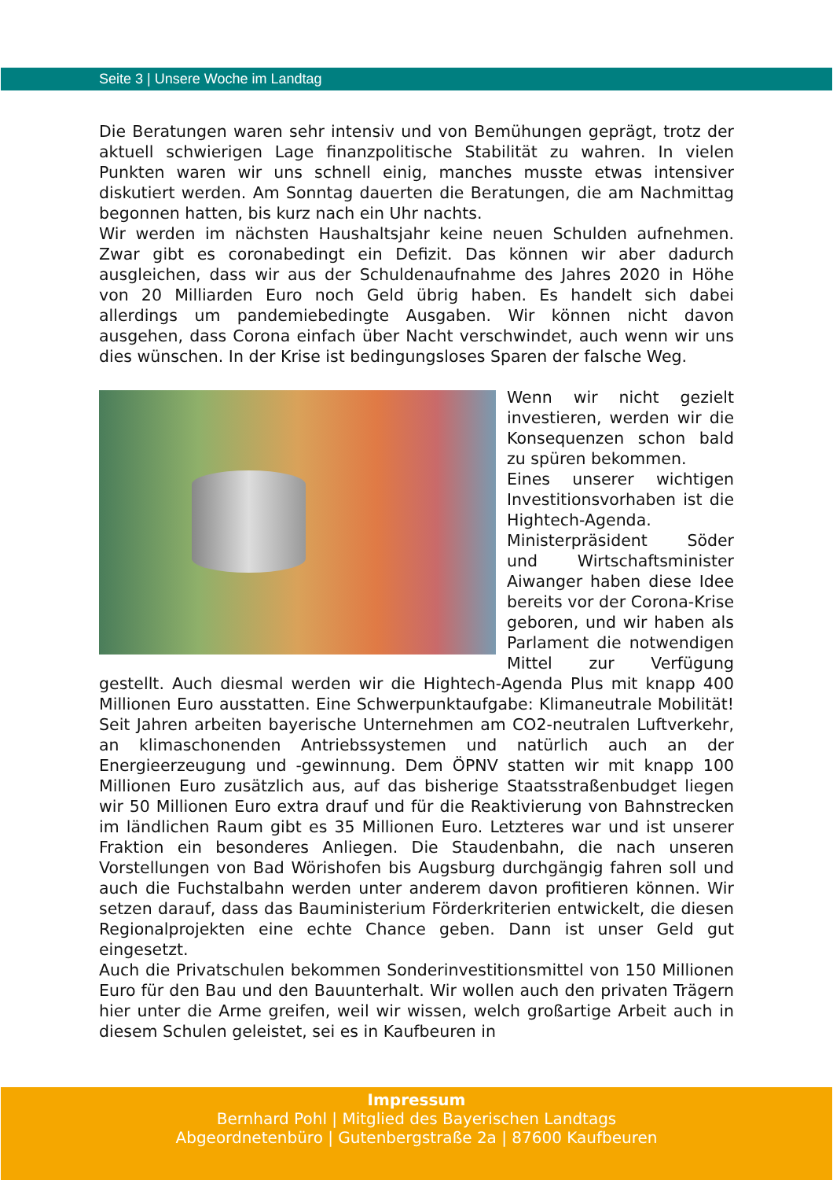Seite 3 | Unsere Woche im Landtag
Die Beratungen waren sehr intensiv und von Bemühungen geprägt, trotz der aktuell schwierigen Lage finanzpolitische Stabilität zu wahren. In vielen Punkten waren wir uns schnell einig, manches musste etwas intensiver diskutiert werden. Am Sonntag dauerten die Beratungen, die am Nachmittag begonnen hatten, bis kurz nach ein Uhr nachts.
Wir werden im nächsten Haushaltsjahr keine neuen Schulden aufnehmen. Zwar gibt es coronabedingt ein Defizit. Das können wir aber dadurch ausgleichen, dass wir aus der Schuldenaufnahme des Jahres 2020 in Höhe von 20 Milliarden Euro noch Geld übrig haben. Es handelt sich dabei allerdings um pandemiebedingte Ausgaben. Wir können nicht davon ausgehen, dass Corona einfach über Nacht verschwindet, auch wenn wir uns dies wünschen. In der Krise ist bedingungsloses Sparen der falsche Weg.
Wenn wir nicht gezielt investieren, werden wir die Konsequenzen schon bald zu spüren bekommen.
Eines unserer wichtigen Investitionsvorhaben ist die Hightech-Agenda. Ministerpräsident Söder und Wirtschaftsminister Aiwanger haben diese Idee bereits vor der Corona-Krise geboren, und wir haben als Parlament die notwendigen Mittel zur Verfügung gestellt. Auch diesmal werden wir die Hightech-Agenda Plus mit knapp 400 Millionen Euro ausstatten. Eine Schwerpunktaufgabe: Klimaneutrale Mobilität! Seit Jahren arbeiten bayerische Unternehmen am CO2-neutralen Luftverkehr, an klimaschonenden Antriebssystemen und natürlich auch an der Energieerzeugung und -gewinnung. Dem ÖPNV statten wir mit knapp 100 Millionen Euro zusätzlich aus, auf das bisherige Staatsstraßenbudget liegen wir 50 Millionen Euro extra drauf und für die Reaktivierung von Bahnstrecken im ländlichen Raum gibt es 35 Millionen Euro. Letzteres war und ist unserer Fraktion ein besonderes Anliegen. Die Staudenbahn, die nach unseren Vorstellungen von Bad Wörishofen bis Augsburg durchgängig fahren soll und auch die Fuchstalbahn werden unter anderem davon profitieren können. Wir setzen darauf, dass das Bauministerium Förderkriterien entwickelt, die diesen Regionalprojekten eine echte Chance geben. Dann ist unser Geld gut eingesetzt.
Auch die Privatschulen bekommen Sonderinvestitionsmittel von 150 Millionen Euro für den Bau und den Bauunterhalt. Wir wollen auch den privaten Trägern hier unter die Arme greifen, weil wir wissen, welch großartige Arbeit auch in diesem Schulen geleistet, sei es in Kaufbeuren in
Impressum
Bernhard Pohl | Mitglied des Bayerischen Landtags
Abgeordnetenbüro | Gutenbergstraße 2a | 87600 Kaufbeuren